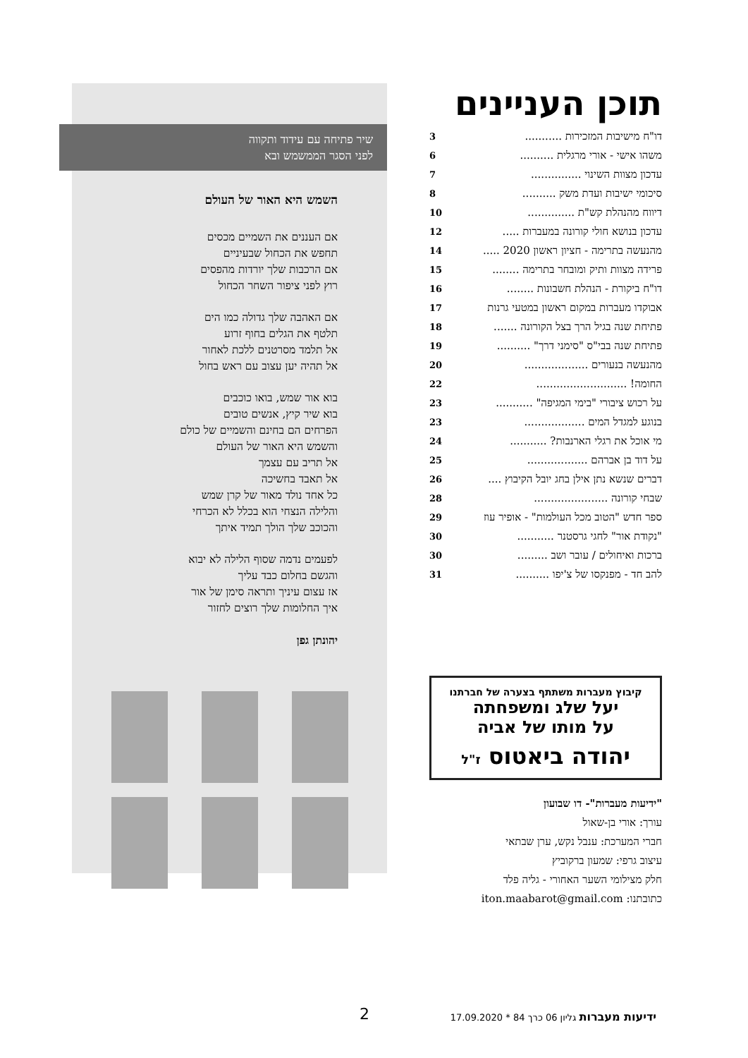תוכן העניינים
דו"ח מישיבות המזכירות ........... 3
משהו אישי - אורי מרגלית .......... 6
עדכון מצוות השינוי ............... 7
סיכומי ישיבות ועדת משק .......... 8
דיווח מהנהלת קש"ת .............. 10
עדכון בנושא חולי קורונה במעברות ..... 12
מהנעשה בתרימה - חציון ראשון 2020 ..... 14
פרידה מצוות ותיק ומובחר בתרימה ........ 15
דו"ח ביקורת - הנהלת חשבונות ........ 16
אבוקדו מעברות במקום ראשון במטעי גרנות 17
פתיחת שנה בגיל הרך בצל הקורונה ....... 18
פתיחת שנה בבי"ס "סימני דרך" .......... 19
מהנעשה בנעורים ................... 20
החומה! ........................... 22
על רכוש ציבורי "בימי המגיפה" ........... 23
בנוגע למגדל המים .................. 23
מי אוכל את רגלי הארנבות? ........... 24
על דוד בן אברהם .................. 25
דברים שנשא נתן אילן בחג יובל הקיבוץ .... 26
שבחי קורונה ...................... 28
ספר חדש "הטוב מכל העולמות" - אופיר עוז 29
"נקודת אור" לחגי גרסטנר ........... 30
ברכות ואיחולים / עובר ושב ......... 30
להב חד - מפנקסו של צ'יפו .......... 31
קיבוץ מעברות משתתף בצערה של חברתנו
יעל שלג ומשפחתה
על מותו של אביה
יהודה ביאטוס ז"ל
"ידיעות מעברות"- דו שבועון
עורך: אורי בן-שאול
חברי המערכת: ענבל נקש, ערן שבתאי
עיצוב גרפי: שמעון ברקוביץ
חלק מצילומי השער האחורי - גליה פלד
כתובתנו: iton.maabarot@gmail.com
שיר פתיחה עם עידוד ותקווה
לפני הסגר הממשמש ובא
השמש היא האור של העולם
אם העננים את השמיים מכסים
תחפש את הכחול שבעיניים
אם הרכבות שלך יורדות מהפסים
רוץ לפני ציפור השחר הכחול
אם האהבה שלך גדולה כמו הים
תלטף את הגלים בחוף זרוע
אל תלמד מסרטנים ללכת לאחור
אל תהיה יען עצוב עם ראש בחול
בוא אור שמש, בואו כוכבים
בוא שיר קיץ, אנשים טובים
הפרחים הם בחינם והשמיים של כולם
והשמש היא האור של העולם
אל תריב עם עצמך
אל תאבד בחשיכה
כל אחד נולד מאור של קרן שמש
והלילה הנצחי הוא בכלל לא הכרחי
והכוכב שלך הולך תמיד איתך
לפעמים נדמה שסוף הלילה לא יבוא
והגשם בחלום כבד עליך
אז עצום עיניך ותראה סימן של אור
איך החלומות שלך רוצים לחזור
יהונתן גפן
ידיעות מעברות גליון 06 כרך 84 * 17.09.2020
2